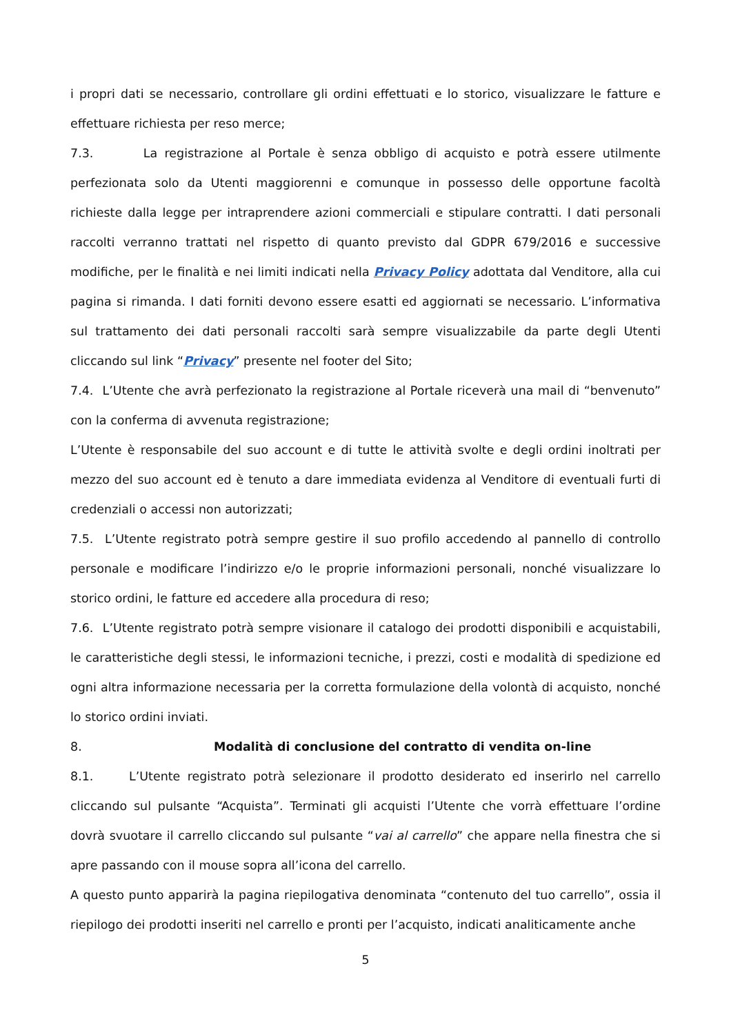i propri dati se necessario, controllare gli ordini effettuati e lo storico, visualizzare le fatture e effettuare richiesta per reso merce;
7.3. La registrazione al Portale è senza obbligo di acquisto e potrà essere utilmente perfezionata solo da Utenti maggiorenni e comunque in possesso delle opportune facoltà richieste dalla legge per intraprendere azioni commerciali e stipulare contratti. I dati personali raccolti verranno trattati nel rispetto di quanto previsto dal GDPR 679/2016 e successive modifiche, per le finalità e nei limiti indicati nella Privacy Policy adottata dal Venditore, alla cui pagina si rimanda. I dati forniti devono essere esatti ed aggiornati se necessario. L’informativa sul trattamento dei dati personali raccolti sarà sempre visualizzabile da parte degli Utenti cliccando sul link “Privacy” presente nel footer del Sito;
7.4. L’Utente che avrà perfezionato la registrazione al Portale riceverà una mail di “benvenuto” con la conferma di avvenuta registrazione;
L’Utente è responsabile del suo account e di tutte le attività svolte e degli ordini inoltrati per mezzo del suo account ed è tenuto a dare immediata evidenza al Venditore di eventuali furti di credenziali o accessi non autorizzati;
7.5. L’Utente registrato potrà sempre gestire il suo profilo accedendo al pannello di controllo personale e modificare l’indirizzo e/o le proprie informazioni personali, nonché visualizzare lo storico ordini, le fatture ed accedere alla procedura di reso;
7.6. L’Utente registrato potrà sempre visionare il catalogo dei prodotti disponibili e acquistabili, le caratteristiche degli stessi, le informazioni tecniche, i prezzi, costi e modalità di spedizione ed ogni altra informazione necessaria per la corretta formulazione della volontà di acquisto, nonché lo storico ordini inviati.
8. Modalità di conclusione del contratto di vendita on-line
8.1. L’Utente registrato potrà selezionare il prodotto desiderato ed inserirlo nel carrello cliccando sul pulsante “Acquista”. Terminati gli acquisti l’Utente che vorrà effettuare l’ordine dovrà svuotare il carrello cliccando sul pulsante “vai al carrello” che appare nella finestra che si apre passando con il mouse sopra all’icona del carrello.
A questo punto apparirà la pagina riepilogativa denominata “contenuto del tuo carrello”, ossia il riepilogo dei prodotti inseriti nel carrello e pronti per l’acquisto, indicati analiticamente anche
5